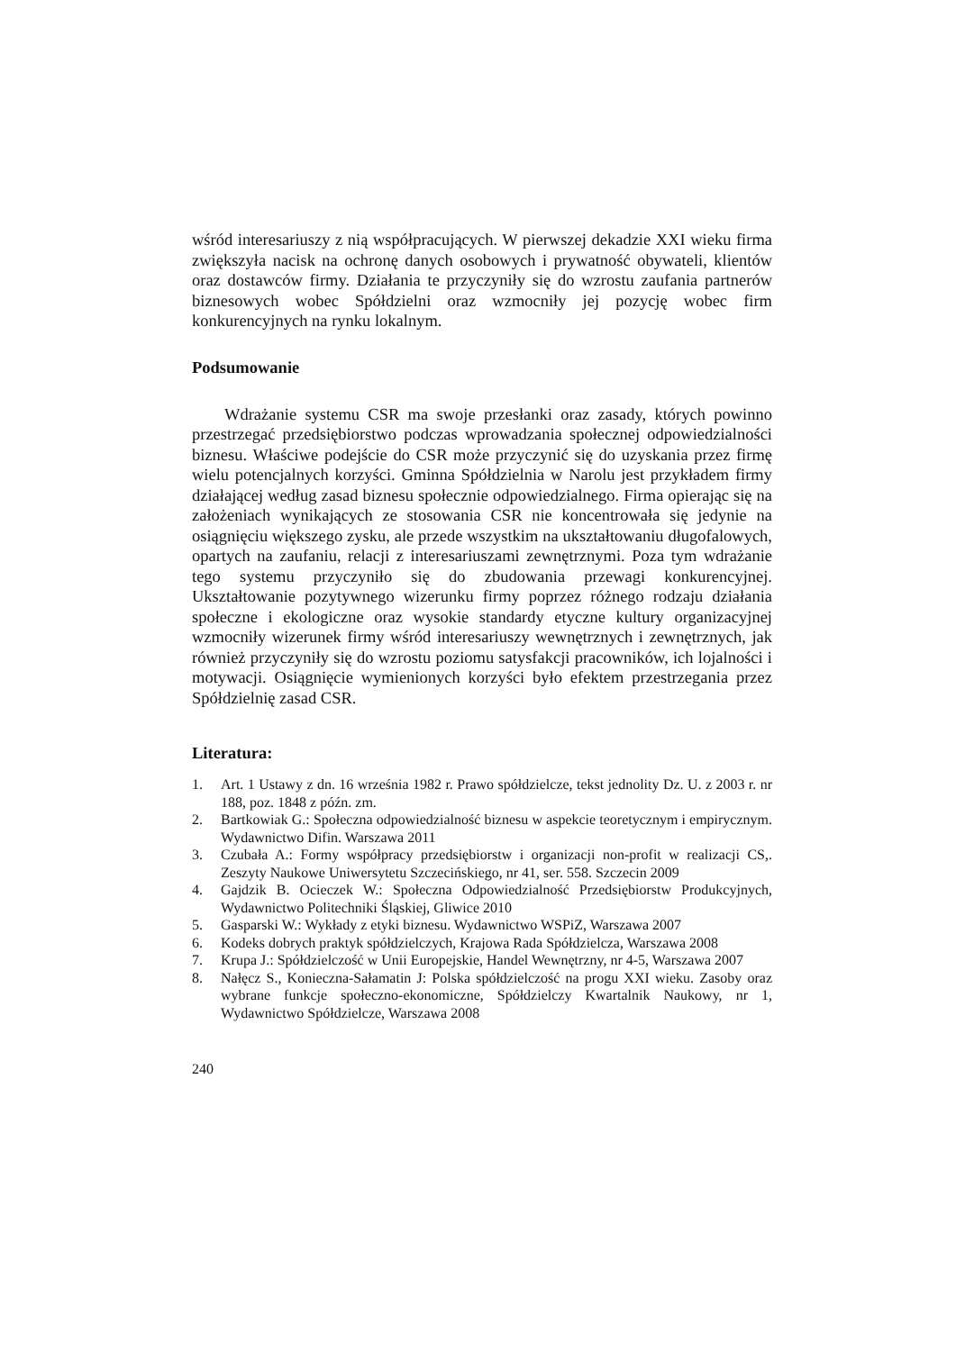wśród interesariuszy z nią współpracujących. W pierwszej dekadzie XXI wieku firma zwiększyła nacisk na ochronę danych osobowych i prywatność obywateli, klientów oraz dostawców firmy. Działania te przyczyniły się do wzrostu zaufania partnerów biznesowych wobec Spółdzielni oraz wzmocniły jej pozycję wobec firm konkurencyjnych na rynku lokalnym.
Podsumowanie
Wdrażanie systemu CSR ma swoje przesłanki oraz zasady, których powinno przestrzegać przedsiębiorstwo podczas wprowadzania społecznej odpowiedzialności biznesu. Właściwe podejście do CSR może przyczynić się do uzyskania przez firmę wielu potencjalnych korzyści. Gminna Spółdzielnia w Narolu jest przykładem firmy działającej według zasad biznesu społecznie odpowiedzialnego. Firma opierając się na założeniach wynikających ze stosowania CSR nie koncentrowała się jedynie na osiągnięciu większego zysku, ale przede wszystkim na ukształtowaniu długofalowych, opartych na zaufaniu, relacji z interesariuszami zewnętrznymi. Poza tym wdrażanie tego systemu przyczyniło się do zbudowania przewagi konkurencyjnej. Ukształtowanie pozytywnego wizerunku firmy poprzez różnego rodzaju działania społeczne i ekologiczne oraz wysokie standardy etyczne kultury organizacyjnej wzmocniły wizerunek firmy wśród interesariuszy wewnętrznych i zewnętrznych, jak również przyczyniły się do wzrostu poziomu satysfakcji pracowników, ich lojalności i motywacji. Osiągnięcie wymienionych korzyści było efektem przestrzegania przez Spółdzielnię zasad CSR.
Literatura:
1. Art. 1 Ustawy z dn. 16 września 1982 r. Prawo spółdzielcze, tekst jednolity Dz. U. z 2003 r. nr 188, poz. 1848 z późn. zm.
2. Bartkowiak G.: Społeczna odpowiedzialność biznesu w aspekcie teoretycznym i empirycznym. Wydawnictwo Difin. Warszawa 2011
3. Czubała A.: Formy współpracy przedsiębiorstw i organizacji non-profit w realizacji CS,. Zeszyty Naukowe Uniwersytetu Szczecińskiego, nr 41, ser. 558. Szczecin 2009
4. Gajdzik B. Ocieczek W.: Społeczna Odpowiedzialność Przedsiębiorstw Produkcyjnych, Wydawnictwo Politechniki Śląskiej, Gliwice 2010
5. Gasparski W.: Wykłady z etyki biznesu. Wydawnictwo WSPiZ, Warszawa 2007
6. Kodeks dobrych praktyk spółdzielczych, Krajowa Rada Spółdzielcza, Warszawa 2008
7. Krupa J.: Spółdzielczość w Unii Europejskie, Handel Wewnętrzny, nr 4-5, Warszawa 2007
8. Nałęcz S., Konieczna-Sałamatin J: Polska spółdzielczość na progu XXI wieku. Zasoby oraz wybrane funkcje społeczno-ekonomiczne, Spółdzielczy Kwartalnik Naukowy, nr 1, Wydawnictwo Spółdzielcze, Warszawa 2008
240